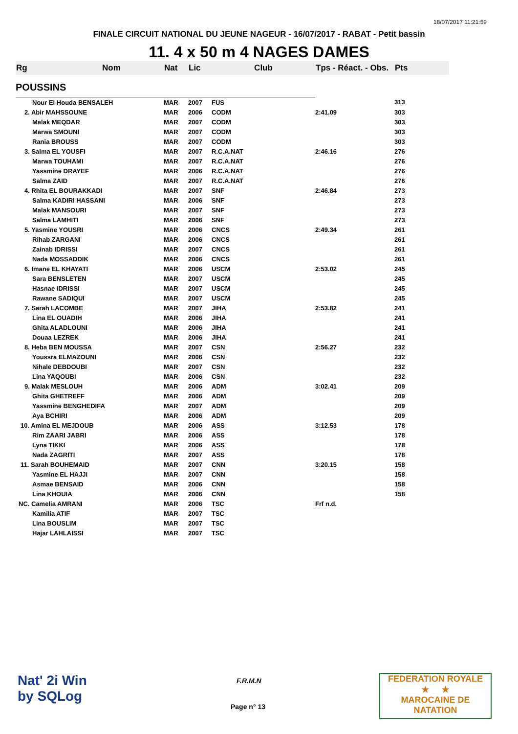18/07/2017 11:21:59
FINALE CIRCUIT NATIONAL DU JEUNE NAGEUR - 16/07/2017 - RABAT - Petit bassin
11. 4 x 50 m 4 NAGES DAMES
| Rg | Nom | Nat | Lic | Club | Tps - Réact. - Obs. | Pts |
| --- | --- | --- | --- | --- | --- | --- |
| POUSSINS | | | | | | |
| Nour El Houda BENSALEH | | MAR | 2007 | FUS | | 313 |
| 2. Abir MAHSSOUNE | | MAR | 2006 | CODM | 2:41.09 | 303 |
| Malak MEQDAR | | MAR | 2007 | CODM | | 303 |
| Marwa SMOUNI | | MAR | 2007 | CODM | | 303 |
| Rania BROUSS | | MAR | 2007 | CODM | | 303 |
| 3. Salma EL YOUSFI | | MAR | 2007 | R.C.A.NAT | 2:46.16 | 276 |
| Marwa TOUHAMI | | MAR | 2007 | R.C.A.NAT | | 276 |
| Yassmine DRAYEF | | MAR | 2006 | R.C.A.NAT | | 276 |
| Salma ZAID | | MAR | 2007 | R.C.A.NAT | | 276 |
| 4. Rhita EL BOURAKKADI | | MAR | 2007 | SNF | 2:46.84 | 273 |
| Salma KADIRI HASSANI | | MAR | 2006 | SNF | | 273 |
| Malak MANSOURI | | MAR | 2007 | SNF | | 273 |
| Salma LAMHITI | | MAR | 2006 | SNF | | 273 |
| 5. Yasmine YOUSRI | | MAR | 2006 | CNCS | 2:49.34 | 261 |
| Rihab ZARGANI | | MAR | 2006 | CNCS | | 261 |
| Zainab IDRISSI | | MAR | 2007 | CNCS | | 261 |
| Nada MOSSADDIK | | MAR | 2006 | CNCS | | 261 |
| 6. Imane EL KHAYATI | | MAR | 2006 | USCM | 2:53.02 | 245 |
| Sara BENSLETEN | | MAR | 2007 | USCM | | 245 |
| Hasnae IDRISSI | | MAR | 2007 | USCM | | 245 |
| Rawane SADIQUI | | MAR | 2007 | USCM | | 245 |
| 7. Sarah LACOMBE | | MAR | 2007 | JIHA | 2:53.82 | 241 |
| Lina EL OUADIH | | MAR | 2006 | JIHA | | 241 |
| Ghita ALADLOUNI | | MAR | 2006 | JIHA | | 241 |
| Douaa LEZREK | | MAR | 2006 | JIHA | | 241 |
| 8. Heba BEN MOUSSA | | MAR | 2007 | CSN | 2:56.27 | 232 |
| Youssra ELMAZOUNI | | MAR | 2006 | CSN | | 232 |
| Nihale DEBDOUBI | | MAR | 2007 | CSN | | 232 |
| Lina YAQOUBI | | MAR | 2006 | CSN | | 232 |
| 9. Malak MESLOUH | | MAR | 2006 | ADM | 3:02.41 | 209 |
| Ghita GHETREFF | | MAR | 2006 | ADM | | 209 |
| Yassmine BENGHEDIFA | | MAR | 2007 | ADM | | 209 |
| Aya BCHIRI | | MAR | 2006 | ADM | | 209 |
| 10. Amina EL MEJDOUB | | MAR | 2006 | ASS | 3:12.53 | 178 |
| Rim ZAARI JABRI | | MAR | 2006 | ASS | | 178 |
| Lyna TIKKI | | MAR | 2006 | ASS | | 178 |
| Nada ZAGRITI | | MAR | 2007 | ASS | | 178 |
| 11. Sarah BOUHEMAID | | MAR | 2007 | CNN | 3:20.15 | 158 |
| Yasmine EL HAJJI | | MAR | 2007 | CNN | | 158 |
| Asmae BENSAID | | MAR | 2006 | CNN | | 158 |
| Lina KHOUIA | | MAR | 2006 | CNN | | 158 |
| NC. Camelia AMRANI | | MAR | 2006 | TSC | Frf n.d. | |
| Kamilia ATIF | | MAR | 2007 | TSC | | |
| Lina BOUSLIM | | MAR | 2007 | TSC | | |
| Hajar LAHLAISSI | | MAR | 2007 | TSC | | |
Nat' 2i Win
by SQLog
F.R.M.N
Page n° 13
FEDERATION ROYALE
★ ★
MAROCAINE DE NATATION